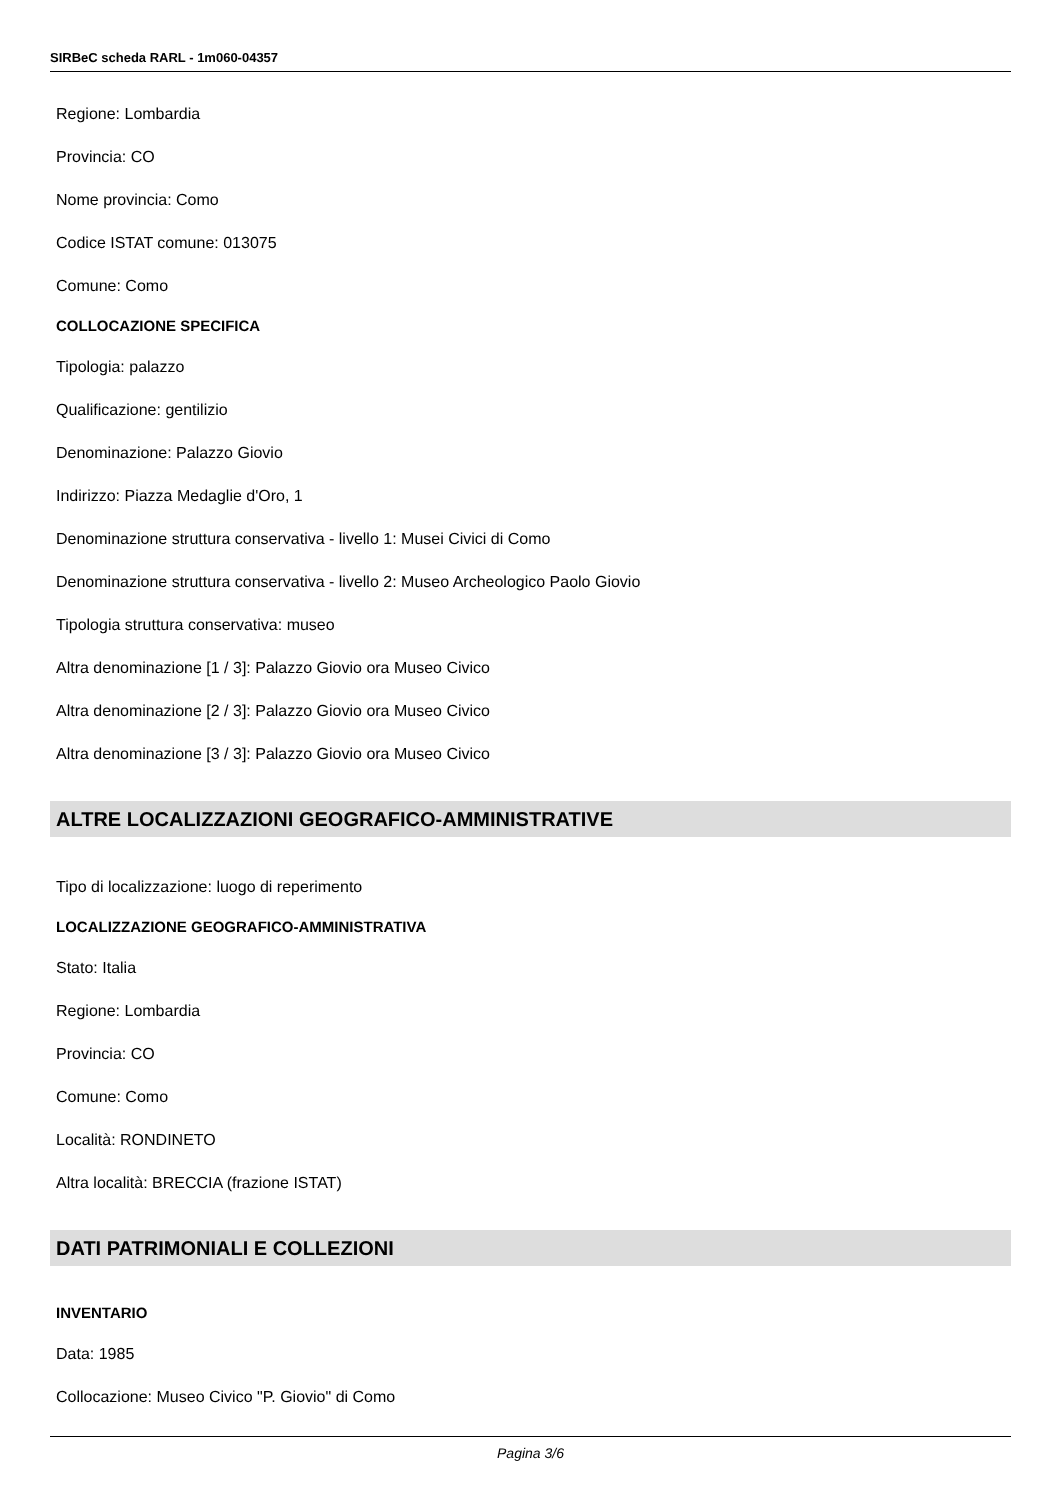SIRBeC scheda RARL - 1m060-04357
Regione: Lombardia
Provincia: CO
Nome provincia: Como
Codice ISTAT comune: 013075
Comune: Como
COLLOCAZIONE SPECIFICA
Tipologia: palazzo
Qualificazione: gentilizio
Denominazione: Palazzo Giovio
Indirizzo: Piazza Medaglie d'Oro, 1
Denominazione struttura conservativa - livello 1: Musei Civici di Como
Denominazione struttura conservativa - livello 2: Museo Archeologico Paolo Giovio
Tipologia struttura conservativa: museo
Altra denominazione [1 / 3]: Palazzo Giovio ora Museo Civico
Altra denominazione [2 / 3]: Palazzo Giovio ora Museo Civico
Altra denominazione [3 / 3]: Palazzo Giovio ora Museo Civico
ALTRE LOCALIZZAZIONI GEOGRAFICO-AMMINISTRATIVE
Tipo di localizzazione: luogo di reperimento
LOCALIZZAZIONE GEOGRAFICO-AMMINISTRATIVA
Stato: Italia
Regione: Lombardia
Provincia: CO
Comune: Como
Località: RONDINETO
Altra località: BRECCIA (frazione ISTAT)
DATI PATRIMONIALI E COLLEZIONI
INVENTARIO
Data: 1985
Collocazione: Museo Civico "P. Giovio" di Como
Pagina 3/6